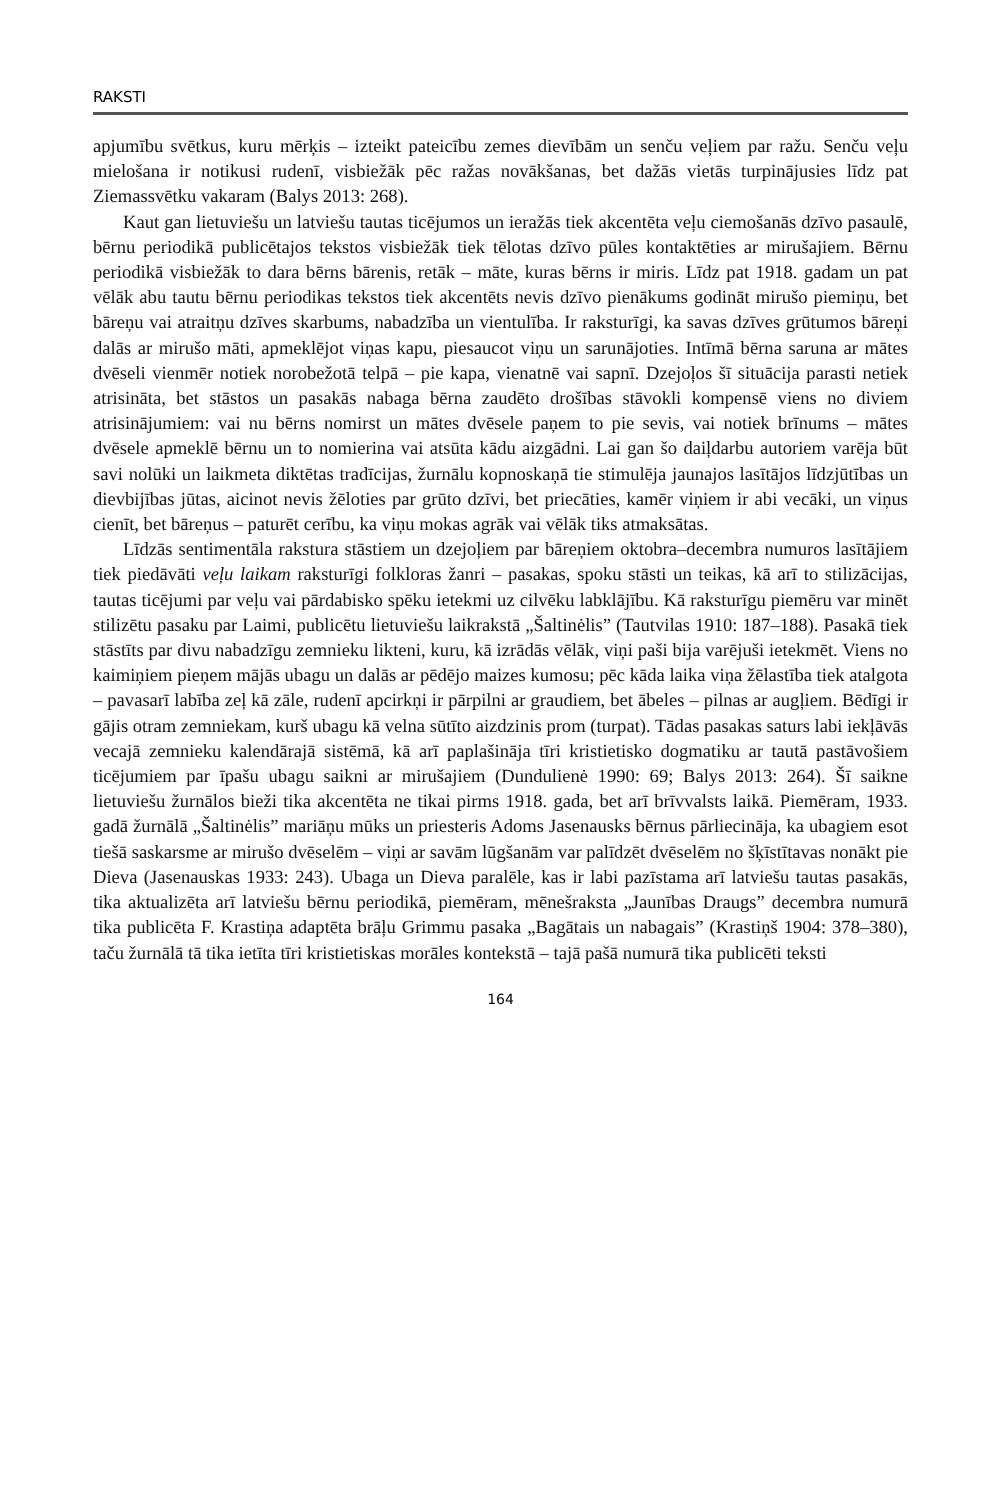RAKSTI
apjumību svētkus, kuru mērķis – izteikt pateicību zemes dievībām un senču veļiem par ražu. Senču veļu mielošana ir notikusi rudenī, visbiežāk pēc ražas novākšanas, bet dažās vietās turpinājusies līdz pat Ziemassvētku vakaram (Balys 2013: 268).
Kaut gan lietuviešu un latviešu tautas ticējumos un ieražās tiek akcentēta veļu ciemošanās dzīvo pasaulē, bērnu periodikā publicētajos tekstos visbiežāk tiek tēlotas dzīvo pūles kontaktēties ar mirušajiem. Bērnu periodikā visbiežāk to dara bērns bārenis, retāk – māte, kuras bērns ir miris. Līdz pat 1918. gadam un pat vēlāk abu tautu bērnu periodikas tekstos tiek akcentēts nevis dzīvo pienākums godināt mirušo piemiņu, bet bāreņu vai atraitņu dzīves skarbums, nabadzība un vientulība. Ir raksturīgi, ka savas dzīves grūtumos bāreņi dalās ar mirušo māti, apmeklējot viņas kapu, piesaucot viņu un sarunājoties. Intīmā bērna saruna ar mātes dvēseli vienmēr notiek norobežotā telpā – pie kapa, vienatnē vai sapnī. Dzejoļos šī situācija parasti netiek atrisināta, bet stāstos un pasakās nabaga bērna zaudēto drošības stāvokli kompensē viens no diviem atrisinājumiem: vai nu bērns nomirst un mātes dvēsele paņem to pie sevis, vai notiek brīnums – mātes dvēsele apmeklē bērnu un to nomierina vai atsūta kādu aizgādni. Lai gan šo daiļdarbu autoriem varēja būt savi nolūki un laikmeta diktētas tradīcijas, žurnālu kopnoskaņā tie stimulēja jaunajos lasītājos līdzjūtības un dievbijības jūtas, aicinot nevis žēloties par grūto dzīvi, bet priecāties, kamēr viņiem ir abi vecāki, un viņus cienīt, bet bāreņus – paturēt cerību, ka viņu mokas agrāk vai vēlāk tiks atmaksātas.
Līdzās sentimentāla rakstura stāstiem un dzejoļiem par bāreņiem oktobra–decembra numuros lasītājiem tiek piedāvāti veļu laikam raksturīgi folkloras žanri – pasakas, spoku stāsti un teikas, kā arī to stilizācijas, tautas ticējumi par veļu vai pārdabisko spēku ietekmi uz cilvēku labklājību. Kā raksturīgu piemēru var minēt stilizētu pasaku par Laimi, publicētu lietuviešu laikrakstā „Šaltinėlis” (Tautvilas 1910: 187–188). Pasakā tiek stāstīts par divu nabadzīgu zemnieku likteni, kuru, kā izrādās vēlāk, viņi paši bija varējuši ietekmēt. Viens no kaimiņiem pieņem mājās ubagu un dalās ar pēdējo maizes kumosu; pēc kāda laika viņa žēlastība tiek atalgota – pavasarī labība zeļ kā zāle, rudenī apcirkņi ir pārpilni ar graudiem, bet ābeles – pilnas ar augļiem. Bēdīgi ir gājis otram zemniekam, kurš ubagu kā velna sūtīto aizdzinis prom (turpat). Tādas pasakas saturs labi iekļāvās vecajā zemnieku kalendārajā sistēmā, kā arī paplašināja tīri kristietisko dogmatiku ar tautā pastāvošiem ticējumiem par īpašu ubagu saikni ar mirušajiem (Dundulienė 1990: 69; Balys 2013: 264). Šī saikne lietuviešu žurnālos bieži tika akcentēta ne tikai pirms 1918. gada, bet arī brīvvalsts laikā. Piemēram, 1933. gadā žurnālā „Šaltinėlis” mariāņu mūks un priesteris Adoms Jasenausks bērnus pārliecināja, ka ubagiem esot tiešā saskarsme ar mirušo dvēselēm – viņi ar savām lūgšanām var palīdzēt dvēselēm no šķīstītavas nonākt pie Dieva (Jasenauskas 1933: 243). Ubaga un Dieva paralēle, kas ir labi pazīstama arī latviešu tautas pasakās, tika aktualizēta arī latviešu bērnu periodikā, piemēram, mēnešraksta „Jaunības Draugs” decembra numurā tika publicēta F. Krastiņa adaptēta brāļu Grimmu pasaka „Bagātais un nabagais” (Krastiņš 1904: 378–380), taču žurnālā tā tika ietīta tīri kristietiskas morāles kontekstā – tajā pašā numurā tika publicēti teksti
164